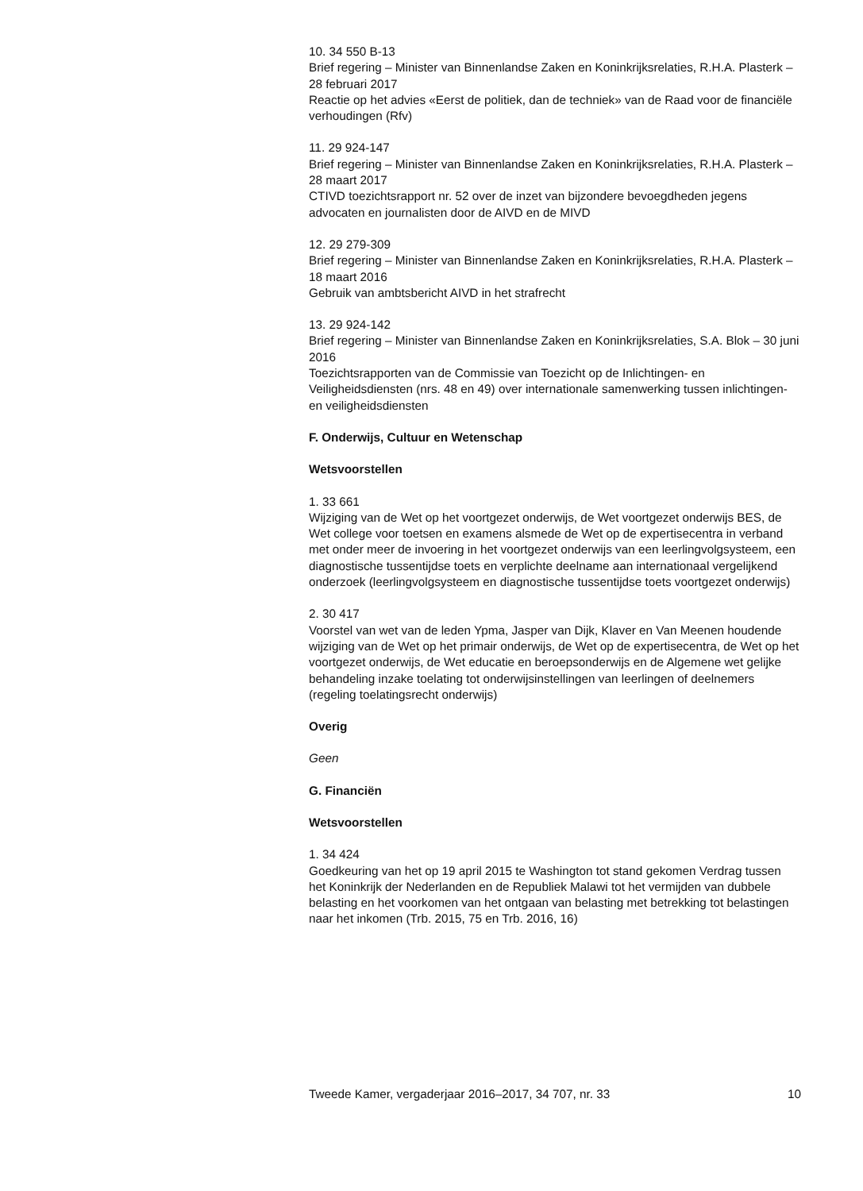10. 34 550 B-13
Brief regering – Minister van Binnenlandse Zaken en Koninkrijksrelaties, R.H.A. Plasterk – 28 februari 2017
Reactie op het advies «Eerst de politiek, dan de techniek» van de Raad voor de financiële verhoudingen (Rfv)
11. 29 924-147
Brief regering – Minister van Binnenlandse Zaken en Koninkrijksrelaties, R.H.A. Plasterk – 28 maart 2017
CTIVD toezichtsrapport nr. 52 over de inzet van bijzondere bevoegdheden jegens advocaten en journalisten door de AIVD en de MIVD
12. 29 279-309
Brief regering – Minister van Binnenlandse Zaken en Koninkrijksrelaties, R.H.A. Plasterk – 18 maart 2016
Gebruik van ambtsbericht AIVD in het strafrecht
13. 29 924-142
Brief regering – Minister van Binnenlandse Zaken en Koninkrijksrelaties, S.A. Blok – 30 juni 2016
Toezichtsrapporten van de Commissie van Toezicht op de Inlichtingen- en Veiligheidsdiensten (nrs. 48 en 49) over internationale samenwerking tussen inlichtingen- en veiligheidsdiensten
F. Onderwijs, Cultuur en Wetenschap
Wetsvoorstellen
1. 33 661
Wijziging van de Wet op het voortgezet onderwijs, de Wet voortgezet onderwijs BES, de Wet college voor toetsen en examens alsmede de Wet op de expertisecentra in verband met onder meer de invoering in het voortgezet onderwijs van een leerlingvolgsysteem, een diagnostische tussentijdse toets en verplichte deelname aan internationaal vergelijkend onderzoek (leerlingvolgsysteem en diagnostische tussentijdse toets voortgezet onderwijs)
2. 30 417
Voorstel van wet van de leden Ypma, Jasper van Dijk, Klaver en Van Meenen houdende wijziging van de Wet op het primair onderwijs, de Wet op de expertisecentra, de Wet op het voortgezet onderwijs, de Wet educatie en beroepsonderwijs en de Algemene wet gelijke behandeling inzake toelating tot onderwijsinstellingen van leerlingen of deelnemers (regeling toelatingsrecht onderwijs)
Overig
Geen
G. Financiën
Wetsvoorstellen
1. 34 424
Goedkeuring van het op 19 april 2015 te Washington tot stand gekomen Verdrag tussen het Koninkrijk der Nederlanden en de Republiek Malawi tot het vermijden van dubbele belasting en het voorkomen van het ontgaan van belasting met betrekking tot belastingen naar het inkomen (Trb. 2015, 75 en Trb. 2016, 16)
Tweede Kamer, vergaderjaar 2016–2017, 34 707, nr. 33 10